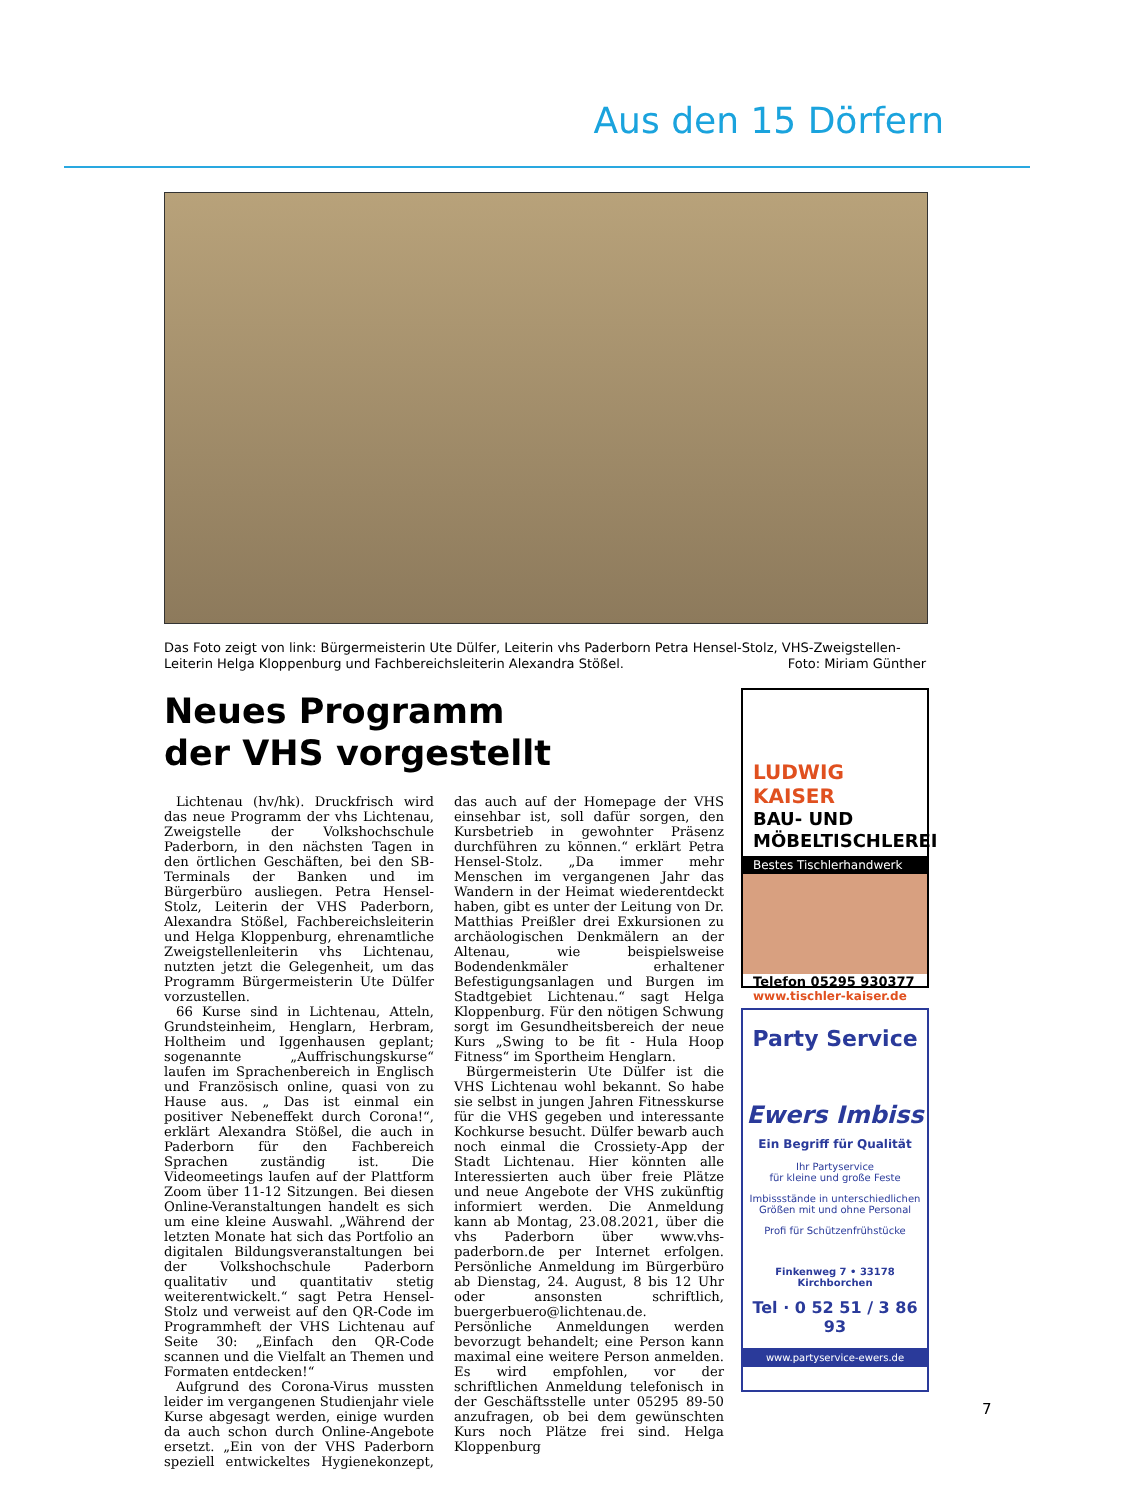Aus den 15 Dörfern
Das Foto zeigt von link: Bürgermeisterin Ute Dülfer, Leiterin vhs Paderborn Petra Hensel-Stolz, VHS-Zweigstellen-Leiterin Helga Kloppenburg und Fachbereichsleiterin Alexandra Stößel. Foto: Miriam Günther
Neues Programm
der VHS vorgestellt
Lichtenau (hv/hk). Druckfrisch wird das neue Programm der vhs Lichtenau, Zweigstelle der Volkshochschule Paderborn, in den nächsten Tagen in den örtlichen Geschäften, bei den SB-Terminals der Banken und im Bürgerbüro ausliegen. Petra Hensel-Stolz, Leiterin der VHS Paderborn, Alexandra Stößel, Fachbereichsleiterin und Helga Kloppenburg, ehrenamtliche Zweigstellenleiterin vhs Lichtenau, nutzten jetzt die Gelegenheit, um das Programm Bürgermeisterin Ute Dülfer vorzustellen.
66 Kurse sind in Lichtenau, Atteln, Grundsteinheim, Henglarn, Herbram, Holtheim und Iggenhausen geplant; sogenannte „Auffrischungskurse“ laufen im Sprachenbereich in Englisch und Französisch online, quasi von zu Hause aus. „ Das ist einmal ein positiver Nebeneffekt durch Corona!“, erklärt Alexandra Stößel, die auch in Paderborn für den Fachbereich Sprachen zuständig ist. Die Videomeetings laufen auf der Plattform Zoom über 11-12 Sitzungen. Bei diesen Online-Veranstaltungen handelt es sich um eine kleine Auswahl. „Während der letzten Monate hat sich das Portfolio an digitalen Bildungsveranstaltungen bei der Volkshochschule Paderborn qualitativ und quantitativ stetig weiterentwickelt.“ sagt Petra Hensel-Stolz und verweist auf den QR-Code im Programmheft der VHS Lichtenau auf Seite 30: „Einfach den QR-Code scannen und die Vielfalt an Themen und Formaten entdecken!“
Aufgrund des Corona-Virus mussten leider im vergangenen Studienjahr viele Kurse abgesagt werden, einige wurden da auch schon durch Online-Angebote ersetzt. „Ein von der VHS Paderborn speziell entwickeltes Hygienekonzept, das auch auf der Homepage der VHS einsehbar ist, soll dafür sorgen, den Kursbetrieb in gewohnter Präsenz durchführen zu können.“ erklärt Petra Hensel-Stolz. „Da immer mehr Menschen im vergangenen Jahr das Wandern in der Heimat wiederentdeckt haben, gibt es unter der Leitung von Dr. Matthias Preißler drei Exkursionen zu archäologischen Denkmälern an der Altenau, wie beispielsweise Bodendenkmäler erhaltener Befestigungsanlagen und Burgen im Stadtgebiet Lichtenau.“ sagt Helga Kloppenburg. Für den nötigen Schwung sorgt im Gesundheitsbereich der neue Kurs „Swing to be fit - Hula Hoop Fitness“ im Sportheim Henglarn.
Bürgermeisterin Ute Dülfer ist die VHS Lichtenau wohl bekannt. So habe sie selbst in jungen Jahren Fitnesskurse für die VHS gegeben und interessante Kochkurse besucht. Dülfer bewarb auch noch einmal die Crossiety-App der Stadt Lichtenau. Hier könnten alle Interessierten auch über freie Plätze und neue Angebote der VHS zukünftig informiert werden. Die Anmeldung kann ab Montag, 23.08.2021, über die vhs Paderborn über www.vhs-paderborn.de per Internet erfolgen. Persönliche Anmeldung im Bürgerbüro ab Dienstag, 24. August, 8 bis 12 Uhr oder ansonsten schriftlich, buergerbuero@lichtenau.de. Persönliche Anmeldungen werden bevorzugt behandelt; eine Person kann maximal eine weitere Person anmelden. Es wird empfohlen, vor der schriftlichen Anmeldung telefonisch in der Geschäftsstelle unter 05295 89-50 anzufragen, ob bei dem gewünschten Kurs noch Plätze frei sind. Helga Kloppenburg
LUDWIG KAISER
BAU- UND
MÖBELTISCHLEREI
Bestes Tischlerhandwerk
Telefon 05295 930377
www.tischler-kaiser.de
Party Service
Ewers Imbiss
Ein Begriff für Qualität
Ihr Partyservice
für kleine und große Feste
Imbissstände in unterschiedlichen
Größen mit und ohne Personal
Profi für Schützenfrühstücke
Finkenweg 7 • 33178 Kirchborchen
Tel · 0 52 51 / 3 86 93
www.partyservice-ewers.de
7